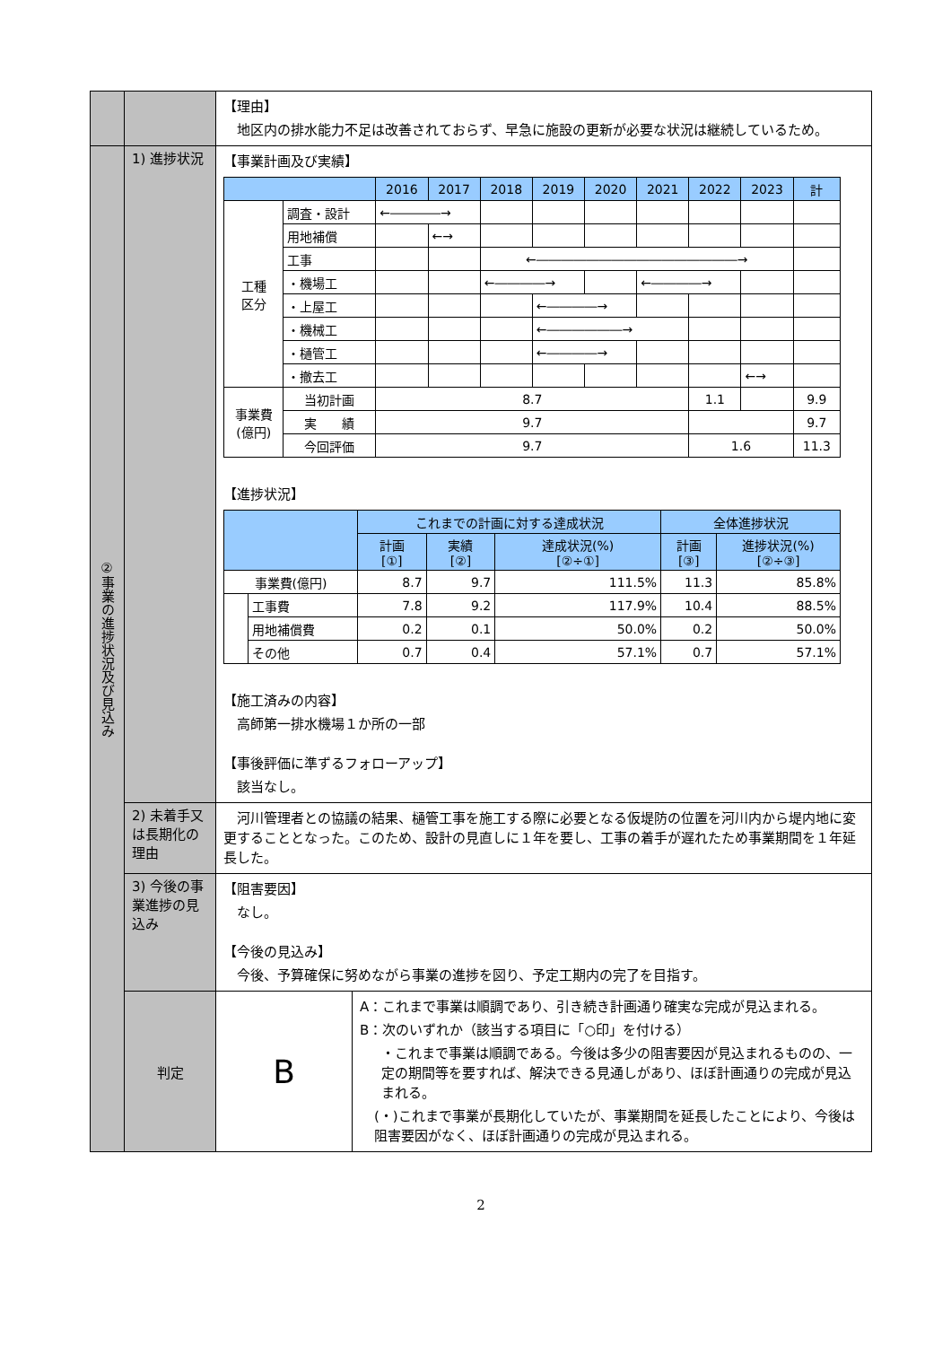| | | 【理由】 地区内の排水能力不足は改善されておらず、早急に施設の更新が必要な状況は継続しているため。 | |
| ②事業の進捗状況及び見込み | 1) 進捗状況 | 【事業計画及び実績】 / / / 2016 / 2017 / 2018 / 2019 / 2020 / 2021 / 2022 / 2023 / 計 / / --- / --- / --- / --- / --- / --- / --- / --- / --- / --- / --- / / 工種 区分 / 調査・設計 / ←――――→ / / / / / / / / / / / 用地補償 / / ←→ / / / / / / / / / / 工事 / / / ←――――――――――――――――→ / / / / / / / / / ・機場工 / / / ←――――→ / / / ←――――→ / / / / / / ・上屋工 / / / / ←――――→ / / / / / / / / ・機械工 / / / / ←――――――→ / / / / / / / / ・樋管工 / / / / ←――――→ / / / / / / / / ・撤去工 / / / / / / / / ←→ / / / 事業費 (億円) / 当初計画 / 8.7 / / / / / / 1.1 / / 9.9 / / / 実 績 / 9.7 / / / / / / / / 9.7 / / / 今回評価 / 9.7 / / / / / / 1.6 / / 11.3 / 【進捗状況】 / / / これまでの計画に対する達成状況 / / / 全体進捗状況 / / / --- / --- / --- / --- / --- / --- / --- / / / / 計画 [①] / 実績 [②] / 達成状況(%) [②÷①] / 計画 [③] / 進捗状況(%) [②÷③] / / 事業費(億円) / / 8.7 / 9.7 / 111.5% / 11.3 / 85.8% / / / 工事費 / 7.8 / 9.2 / 117.9% / 10.4 / 88.5% / / / 用地補償費 / 0.2 / 0.1 / 50.0% / 0.2 / 50.0% / / / その他 / 0.7 / 0.4 / 57.1% / 0.7 / 57.1% / 【施工済みの内容】 高師第一排水機場１か所の一部 【事後評価に準ずるフォローアップ】 該当なし。 | |
| | 2) 未着手又は長期化の理由 | 河川管理者との協議の結果、樋管工事を施工する際に必要となる仮堤防の位置を河川内から堤内地に変更することとなった。このため、設計の見直しに１年を要し、工事の着手が遅れたため事業期間を１年延長した。 | |
| | 3) 今後の事業進捗の見込み | 【阻害要因】 なし。 【今後の見込み】 今後、予算確保に努めながら事業の進捗を図り、予定工期内の完了を目指す。 | |
| | 判定 | B | A：これまで事業は順調であり、引き続き計画通り確実な完成が見込まれる。 B：次のいずれか（該当する項目に「○印」を付ける） ・これまで事業は順調である。今後は多少の阻害要因が見込まれるものの、一定の期間等を要すれば、解決できる見通しがあり、ほぼ計画通りの完成が見込まれる。 (・)これまで事業が長期化していたが、事業期間を延長したことにより、今後は阻害要因がなく、ほぼ計画通りの完成が見込まれる。 |
2